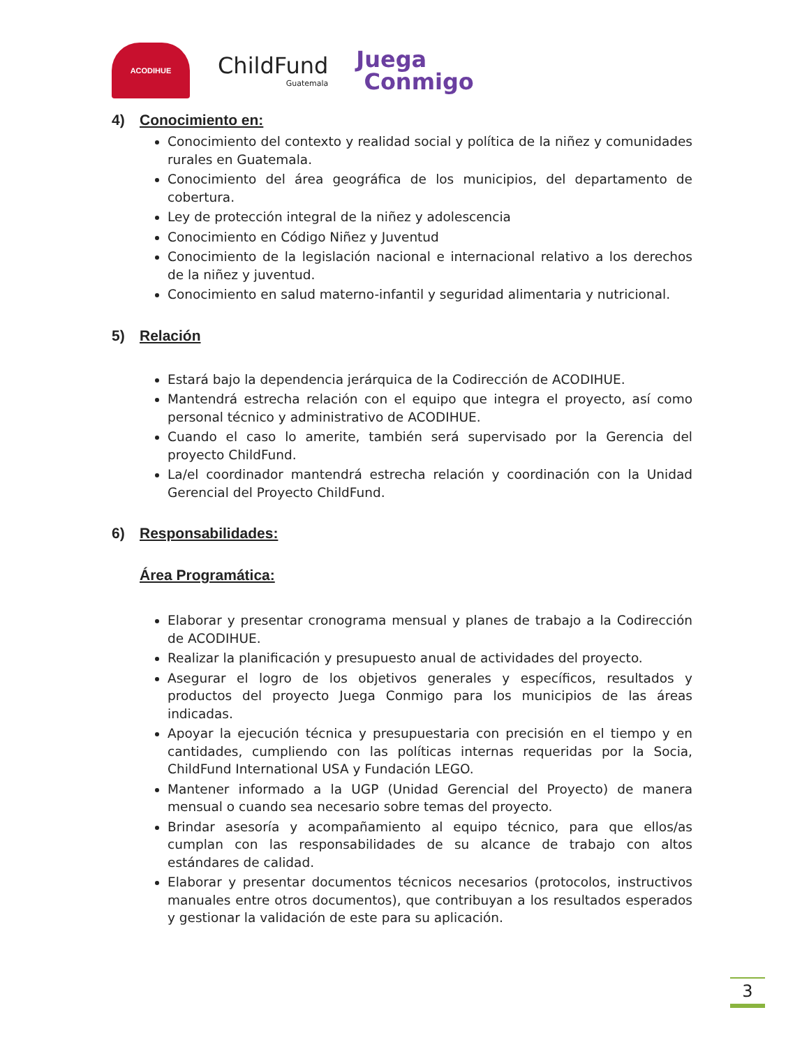ACODIHUE
ChildFund
Guatemala
Juega
Conmigo
4) Conocimiento en:
Conocimiento del contexto y realidad social y política de la niñez y comunidades rurales en Guatemala.
Conocimiento del área geográfica de los municipios, del departamento de cobertura.
Ley de protección integral de la niñez y adolescencia
Conocimiento en Código Niñez y Juventud
Conocimiento de la legislación nacional e internacional relativo a los derechos de la niñez y juventud.
Conocimiento en salud materno-infantil y seguridad alimentaria y nutricional.
5) Relación
Estará bajo la dependencia jerárquica de la Codirección de ACODIHUE.
Mantendrá estrecha relación con el equipo que integra el proyecto, así como personal técnico y administrativo de ACODIHUE.
Cuando el caso lo amerite, también será supervisado por la Gerencia del proyecto ChildFund.
La/el coordinador mantendrá estrecha relación y coordinación con la Unidad Gerencial del Proyecto ChildFund.
6) Responsabilidades:
Área Programática:
Elaborar y presentar cronograma mensual y planes de trabajo a la Codirección de ACODIHUE.
Realizar la planificación y presupuesto anual de actividades del proyecto.
Asegurar el logro de los objetivos generales y específicos, resultados y productos del proyecto Juega Conmigo para los municipios de las áreas indicadas.
Apoyar la ejecución técnica y presupuestaria con precisión en el tiempo y en cantidades, cumpliendo con las políticas internas requeridas por la Socia, ChildFund International USA y Fundación LEGO.
Mantener informado a la UGP (Unidad Gerencial del Proyecto) de manera mensual o cuando sea necesario sobre temas del proyecto.
Brindar asesoría y acompañamiento al equipo técnico, para que ellos/as cumplan con las responsabilidades de su alcance de trabajo con altos estándares de calidad.
Elaborar y presentar documentos técnicos necesarios (protocolos, instructivos manuales entre otros documentos), que contribuyan a los resultados esperados y gestionar la validación de este para su aplicación.
3